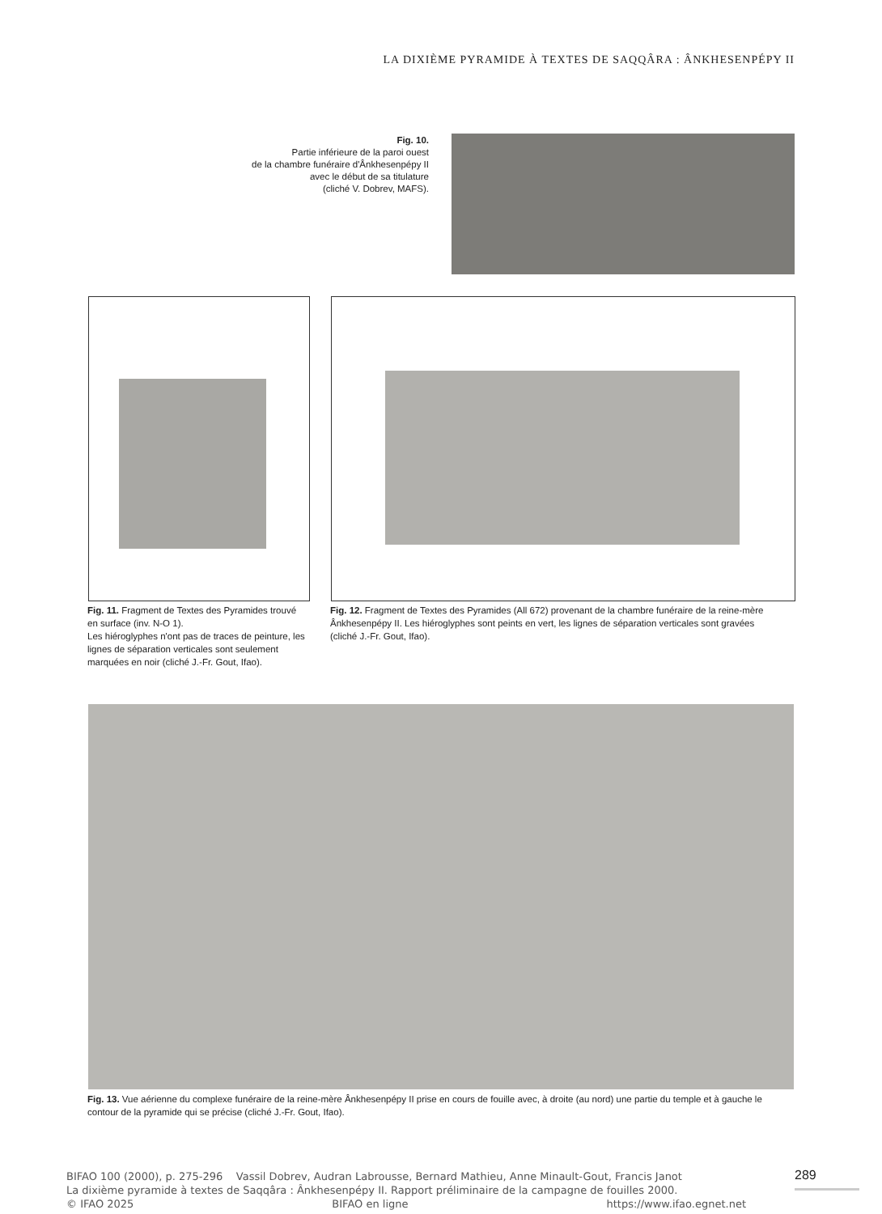LA DIXIÈME PYRAMIDE À TEXTES DE SAQQÂRA : ÂNKHESENPÉPY II
Fig. 10.
Partie inférieure de la paroi ouest
de la chambre funéraire d'Ânkhesenpépy II
avec le début de sa titulature
(cliché V. Dobrev, MAFS).
Fig. 11. Fragment de Textes des Pyramides trouvé en surface (inv. N-O 1).
Les hiéroglyphes n'ont pas de traces de peinture, les lignes de séparation verticales sont seulement marquées en noir (cliché J.-Fr. Gout, Ifao).
Fig. 12. Fragment de Textes des Pyramides (All 672) provenant de la chambre funéraire de la reine-mère Ânkhesenpépy II. Les hiéroglyphes sont peints en vert, les lignes de séparation verticales sont gravées (cliché J.-Fr. Gout, Ifao).
Fig. 13. Vue aérienne du complexe funéraire de la reine-mère Ânkhesenpépy II prise en cours de fouille avec, à droite (au nord) une partie du temple et à gauche le contour de la pyramide qui se précise (cliché J.-Fr. Gout, Ifao).
BIFAO 100 (2000), p. 275-296 Vassil Dobrev, Audran Labrousse, Bernard Mathieu, Anne Minault-Gout, Francis Janot
La dixième pyramide à textes de Saqqâra : Ânkhesenpépy II. Rapport préliminaire de la campagne de fouilles 2000.
© IFAO 2025 BIFAO en ligne https://www.ifao.egnet.net
289